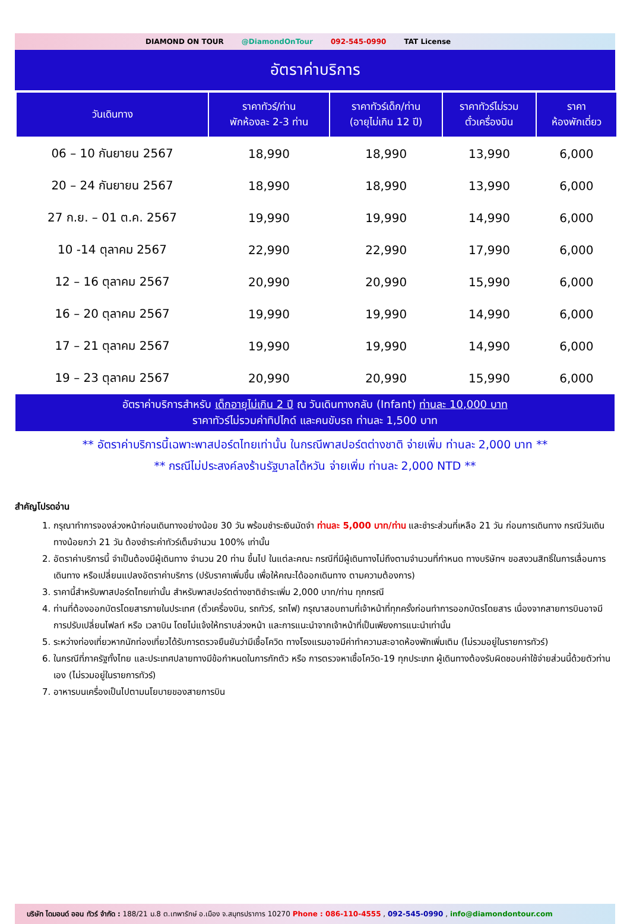DIAMOND ON TOUR @DiamondOnTour 092-545-0990 TAT License
อัตราค่าบริการ
| วันเดินทาง | ราคาทัวร์/ท่าน พักห้องละ 2-3 ท่าน | ราคาทัวร์เด็ก/ท่าน (อายุไม่เกิน 12 ปี) | ราคาทัวร์ไม่รวม ตั๋วเครื่องบิน | ราคา ห้องพักเดี่ยว |
| --- | --- | --- | --- | --- |
| 06 – 10 กันยายน 2567 | 18,990 | 18,990 | 13,990 | 6,000 |
| 20 – 24 กันยายน 2567 | 18,990 | 18,990 | 13,990 | 6,000 |
| 27 ก.ย. – 01 ต.ค. 2567 | 19,990 | 19,990 | 14,990 | 6,000 |
| 10 -14 ตุลาคม 2567 | 22,990 | 22,990 | 17,990 | 6,000 |
| 12 – 16 ตุลาคม 2567 | 20,990 | 20,990 | 15,990 | 6,000 |
| 16 – 20 ตุลาคม 2567 | 19,990 | 19,990 | 14,990 | 6,000 |
| 17 – 21 ตุลาคม 2567 | 19,990 | 19,990 | 14,990 | 6,000 |
| 19 – 23 ตุลาคม 2567 | 20,990 | 20,990 | 15,990 | 6,000 |
อัตราค่าบริการสำหรับ เด็กอายุไม่เกิน 2 ปี ณ วันเดินทางกลับ (Infant) ท่านละ 10,000 บาท
ราคาทัวร์ไม่รวมค่าทิปไกด์ และคนขับรถ ท่านละ 1,500 บาท
** อัตราค่าบริการนี้เฉพาะพาสปอร์ตไทยเท่านั้น ในกรณีพาสปอร์ตต่างชาติ จ่ายเพิ่ม ท่านละ 2,000 บาท **
** กรณีไม่ประสงค์ลงร้านรัฐบาลไต้หวัน จ่ายเพิ่ม ท่านละ 2,000 NTD **
สำคัญโปรดอ่าน
1. กรุณาทำการจองล่วงหน้าก่อนเดินทางอย่างน้อย 30 วัน พร้อมชำระเงินมัดจำ ท่านละ 5,000 บาท/ท่าน และชำระส่วนที่เหลือ 21 วัน ก่อนการเดินทาง กรณีวันเดินทางน้อยกว่า 21 วัน ต้องชำระค่าทัวร์เต็มจำนวน 100% เท่านั้น
2. อัตราค่าบริการนี้ จำเป็นต้องมีผู้เดินทาง จำนวน 20 ท่าน ขึ้นไป ในแต่ละคณะ กรณีที่มีผู้เดินทางไม่ถึงตามจำนวนที่กำหนด ทางบริษัทฯ ขอสงวนสิทธิ์ในการเลื่อนการเดินทาง หรือเปลี่ยนแปลงอัตราค่าบริการ (ปรับราคาเพิ่มขึ้น เพื่อให้คณะได้ออกเดินทาง ตามความต้องการ)
3. ราคานี้สำหรับพาสปอร์ตไทยเท่านั้น สำหรับพาสปอร์ตต่างชาติชำระเพิ่ม 2,000 บาท/ท่าน ทุกกรณี
4. ท่านที่ต้องออกบัตรโดยสารภายในประเทศ (ตั๋วเครื่องบิน, รถทัวร์, รถไฟ) กรุณาสอบถามที่เจ้าหน้าที่ทุกครั้งก่อนทำการออกบัตรโดยสาร เนื่องจากสายการบินอาจมีการปรับเปลี่ยนไฟลท์ หรือ เวลาบิน โดยไม่แจ้งให้ทราบล่วงหน้า และการแนะนำจากเจ้าหน้าที่เป็นเพียงการแนะนำเท่านั้น
5. ระหว่างท่องเที่ยวหากนักท่องเที่ยวได้รับการตรวจยืนยันว่ามีเชื้อโควิด ทางโรงแรมอาจมีค่าทำความสะอาดห้องพักเพิ่มเติม (ไม่รวมอยู่ในรายการทัวร์)
6. ในกรณีที่ภาครัฐทั้งไทย และประเทศปลายทางมีข้อกำหนดในการกักตัว หรือ การตรวจหาเชื้อโควิด-19 ทุกประเภท ผู้เดินทางต้องรับผิดชอบค่าใช้จ่ายส่วนนี้ด้วยตัวท่านเอง (ไม่รวมอยู่ในรายการทัวร์)
7. อาหารบนเครื่องเป็นไปตามนโยบายของสายการบิน
บริษัท ไดมอนด์ ออน ทัวร์ จำกัด : 188/21 ม.8 ต.เทพารักษ์ อ.เมือง จ.สมุทรปราการ 10270 Phone : 086-110-4555 , 092-545-0990 , info@diamondontour.com